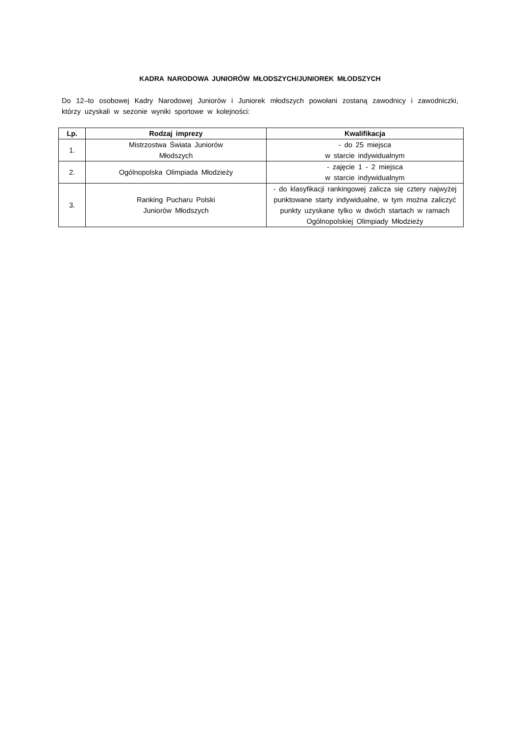KADRA NARODOWA JUNIORÓW MŁODSZYCH/JUNIOREK MŁODSZYCH
Do 12–to osobowej Kadry Narodowej Juniorów i Juniorek młodszych powołani zostaną zawodnicy i zawodniczki, którzy uzyskali w sezonie wyniki sportowe w kolejności:
| Lp. | Rodzaj imprezy | Kwalifikacja |
| --- | --- | --- |
| 1. | Mistrzostwa Świata Juniorów Młodszych | - do 25 miejsca w starcie indywidualnym |
| 2. | Ogólnopolska Olimpiada Młodzieży | - zajęcie 1 - 2 miejsca w starcie indywidualnym |
| 3. | Ranking Pucharu Polski Juniorów Młodszych | - do klasyfikacji rankingowej zalicza się cztery najwyżej punktowane starty indywidualne, w tym można zaliczyć punkty uzyskane tylko w dwóch startach w ramach Ogólnopolskiej Olimpiady Młodzieży |